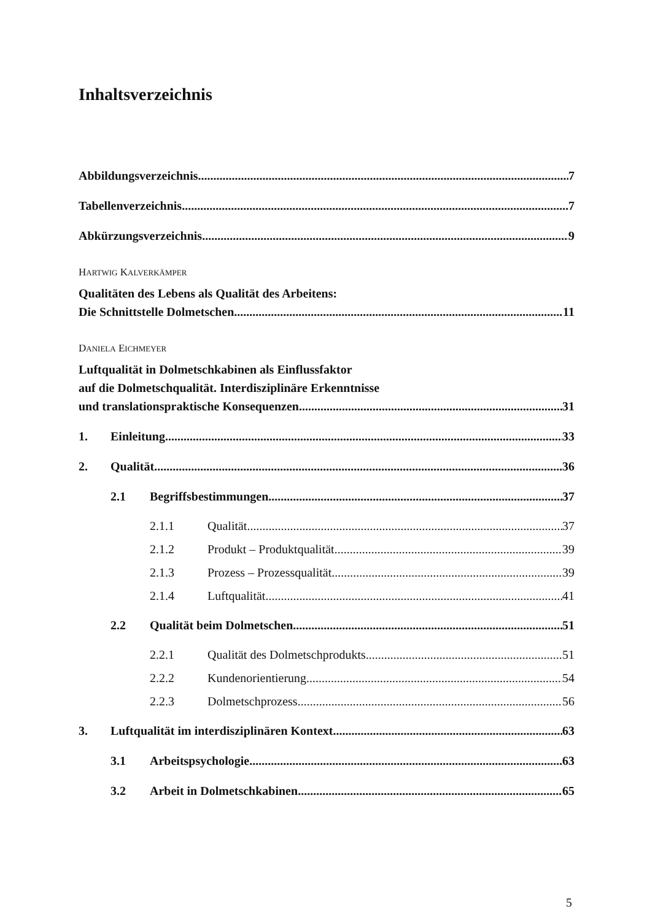Inhaltsverzeichnis
Abbildungsverzeichnis 7
Tabellenverzeichnis 7
Abkürzungsverzeichnis 9
HARTWIG KALVERKÄMPER
Qualitäten des Lebens als Qualität des Arbeitens:
Die Schnittstelle Dolmetschen 11
DANIELA EICHMEYER
Luftqualität in Dolmetschkabinen als Einflussfaktor
auf die Dolmetschqualität. Interdisziplinäre Erkenntnisse
und translationspraktische Konsequenzen 31
1. Einleitung 33
2. Qualität 36
2.1 Begriffsbestimmungen 37
2.1.1 Qualität 37
2.1.2 Produkt – Produktqualität 39
2.1.3 Prozess – Prozessqualität 39
2.1.4 Luftqualität 41
2.2 Qualität beim Dolmetschen 51
2.2.1 Qualität des Dolmetschprodukts 51
2.2.2 Kundenorientierung 54
2.2.3 Dolmetschprozess 56
3. Luftqualität im interdisziplinären Kontext 63
3.1 Arbeitspsychologie 63
3.2 Arbeit in Dolmetschkabinen 65
5